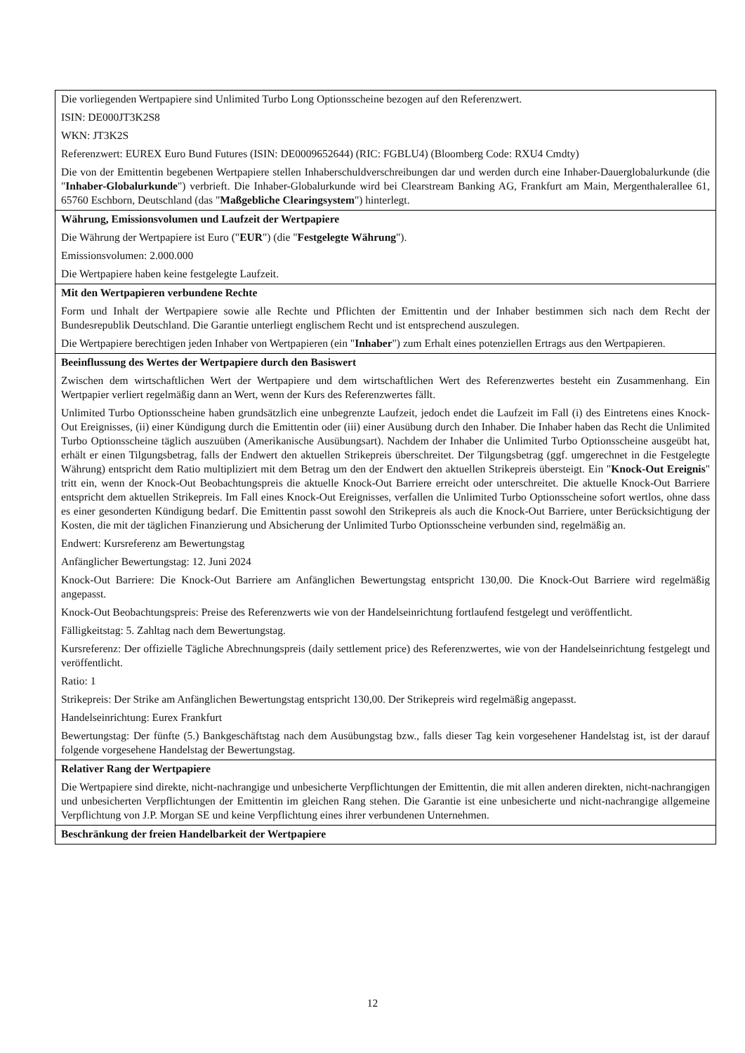| Die vorliegenden Wertpapiere sind Unlimited Turbo Long Optionsscheine bezogen auf den Referenzwert. ISIN: DE000JT3K2S8 WKN: JT3K2S Referenzwert: EUREX Euro Bund Futures (ISIN: DE0009652644) (RIC: FGBLU4) (Bloomberg Code: RXU4 Cmdty) Die von der Emittentin begebenen Wertpapiere stellen Inhaberschuldverschreibungen dar und werden durch eine Inhaber-Dauerglobalurkunde (die " Inhaber-Globalurkunde ") verbrieft. Die Inhaber-Globalurkunde wird bei Clearstream Banking AG, Frankfurt am Main, Mergenthalerallee 61, 65760 Eschborn, Deutschland (das " Maßgebliche Clearingsystem ") hinterlegt. |
| Währung, Emissionsvolumen und Laufzeit der Wertpapiere Die Währung der Wertpapiere ist Euro (" EUR ") (die " Festgelegte Währung "). Emissionsvolumen: 2.000.000 Die Wertpapiere haben keine festgelegte Laufzeit. |
| Mit den Wertpapieren verbundene Rechte Form und Inhalt der Wertpapiere sowie alle Rechte und Pflichten der Emittentin und der Inhaber bestimmen sich nach dem Recht der Bundesrepublik Deutschland. Die Garantie unterliegt englischem Recht und ist entsprechend auszulegen. Die Wertpapiere berechtigen jeden Inhaber von Wertpapieren (ein " Inhaber ") zum Erhalt eines potenziellen Ertrags aus den Wertpapieren. |
| Beeinflussung des Wertes der Wertpapiere durch den Basiswert Zwischen dem wirtschaftlichen Wert der Wertpapiere und dem wirtschaftlichen Wert des Referenzwertes besteht ein Zusammenhang. Ein Wertpapier verliert regelmäßig dann an Wert, wenn der Kurs des Referenzwertes fällt. Unlimited Turbo Optionsscheine haben grundsätzlich eine unbegrenzte Laufzeit, jedoch endet die Laufzeit im Fall (i) des Eintretens eines Knock-Out Ereignisses, (ii) einer Kündigung durch die Emittentin oder (iii) einer Ausübung durch den Inhaber. Die Inhaber haben das Recht die Unlimited Turbo Optionsscheine täglich auszuüben (Amerikanische Ausübungsart). Nachdem der Inhaber die Unlimited Turbo Optionsscheine ausgeübt hat, erhält er einen Tilgungsbetrag, falls der Endwert den aktuellen Strikepreis überschreitet. Der Tilgungsbetrag (ggf. umgerechnet in die Festgelegte Währung) entspricht dem Ratio multipliziert mit dem Betrag um den der Endwert den aktuellen Strikepreis übersteigt. Ein " Knock-Out Ereignis " tritt ein, wenn der Knock-Out Beobachtungspreis die aktuelle Knock-Out Barriere erreicht oder unterschreitet. Die aktuelle Knock-Out Barriere entspricht dem aktuellen Strikepreis. Im Fall eines Knock-Out Ereignisses, verfallen die Unlimited Turbo Optionsscheine sofort wertlos, ohne dass es einer gesonderten Kündigung bedarf. Die Emittentin passt sowohl den Strikepreis als auch die Knock-Out Barriere, unter Berücksichtigung der Kosten, die mit der täglichen Finanzierung und Absicherung der Unlimited Turbo Optionsscheine verbunden sind, regelmäßig an. Endwert: Kursreferenz am Bewertungstag Anfänglicher Bewertungstag: 12. Juni 2024 Knock-Out Barriere: Die Knock-Out Barriere am Anfänglichen Bewertungstag entspricht 130,00. Die Knock-Out Barriere wird regelmäßig angepasst. Knock-Out Beobachtungspreis: Preise des Referenzwerts wie von der Handelseinrichtung fortlaufend festgelegt und veröffentlicht. Fälligkeitstag: 5. Zahltag nach dem Bewertungstag. Kursreferenz: Der offizielle Tägliche Abrechnungspreis (daily settlement price) des Referenzwertes, wie von der Handelseinrichtung festgelegt und veröffentlicht. Ratio: 1 Strikepreis: Der Strike am Anfänglichen Bewertungstag entspricht 130,00. Der Strikepreis wird regelmäßig angepasst. Handelseinrichtung: Eurex Frankfurt Bewertungstag: Der fünfte (5.) Bankgeschäftstag nach dem Ausübungstag bzw., falls dieser Tag kein vorgesehener Handelstag ist, ist der darauf folgende vorgesehene Handelstag der Bewertungstag. |
| Relativer Rang der Wertpapiere Die Wertpapiere sind direkte, nicht-nachrangige und unbesicherte Verpflichtungen der Emittentin, die mit allen anderen direkten, nicht-nachrangigen und unbesicherten Verpflichtungen der Emittentin im gleichen Rang stehen. Die Garantie ist eine unbesicherte und nicht-nachrangige allgemeine Verpflichtung von J.P. Morgan SE und keine Verpflichtung eines ihrer verbundenen Unternehmen. |
| Beschränkung der freien Handelbarkeit der Wertpapiere |
12